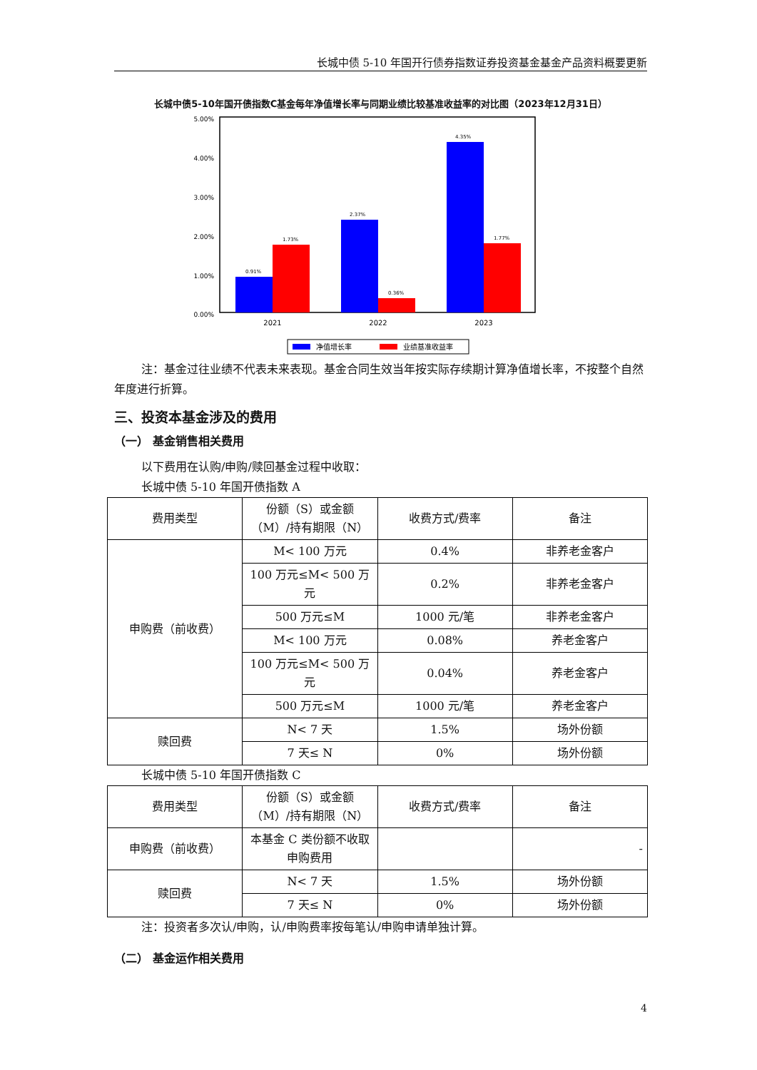长城中债 5-10 年国开行债券指数证券投资基金基金产品资料概要更新
长城中债5-10年国开债指数C基金每年净值增长率与同期业绩比较基准收益率的对比图（2023年12月31日）
5.00%
4.00%
3.00%
2.00%
1.00%
0.00%
0.91%
1.73%
2.37%
0.36%
4.35%
1.77%
2021
2022
2023
净值增长率
业绩基准收益率
注：基金过往业绩不代表未来表现。基金合同生效当年按实际存续期计算净值增长率，不按整个自然年度进行折算。
三、投资本基金涉及的费用
（一） 基金销售相关费用
以下费用在认购/申购/赎回基金过程中收取：
长城中债 5-10 年国开债指数 A
| 费用类型 | 份额（S）或金额（M）/持有期限（N） | 收费方式/费率 | 备注 |
| 申购费（前收费） | M< 100 万元 | 0.4% | 非养老金客户 |
| | 100 万元≤M< 500 万元 | 0.2% | 非养老金客户 |
| | 500 万元≤M | 1000 元/笔 | 非养老金客户 |
| | M< 100 万元 | 0.08% | 养老金客户 |
| | 100 万元≤M< 500 万元 | 0.04% | 养老金客户 |
| | 500 万元≤M | 1000 元/笔 | 养老金客户 |
| 赎回费 | N< 7 天 | 1.5% | 场外份额 |
| | 7 天≤ N | 0% | 场外份额 |
长城中债 5-10 年国开债指数 C
| 费用类型 | 份额（S）或金额（M）/持有期限（N） | 收费方式/费率 | 备注 |
| 申购费（前收费） | 本基金 C 类份额不收取申购费用 | | - |
| 赎回费 | N< 7 天 | 1.5% | 场外份额 |
| | 7 天≤ N | 0% | 场外份额 |
注：投资者多次认/申购，认/申购费率按每笔认/申购申请单独计算。
（二） 基金运作相关费用
4